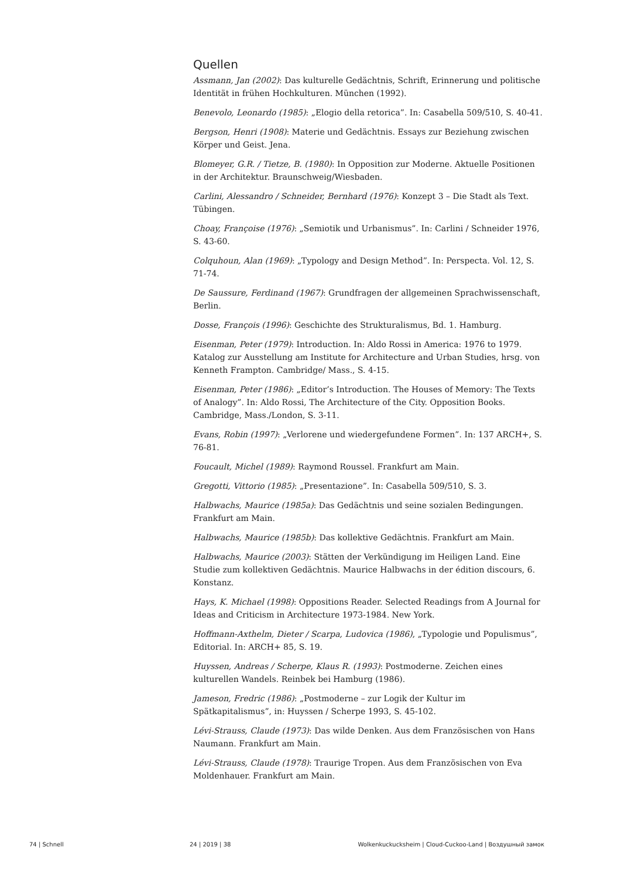Quellen
Assmann, Jan (2002): Das kulturelle Gedächtnis, Schrift, Erinnerung und politische Identität in frühen Hochkulturen. München (1992).
Benevolo, Leonardo (1985): „Elogio della retorica”. In: Casabella 509/510, S. 40-41.
Bergson, Henri (1908): Materie und Gedächtnis. Essays zur Beziehung zwischen Körper und Geist. Jena.
Blomeyer, G.R. / Tietze, B. (1980): In Opposition zur Moderne. Aktuelle Positionen in der Architektur. Braunschweig/Wiesbaden.
Carlini, Alessandro / Schneider, Bernhard (1976): Konzept 3 – Die Stadt als Text. Tübingen.
Choay, Françoise (1976): „Semiotik und Urbanismus”. In: Carlini / Schneider 1976, S. 43-60.
Colquhoun, Alan (1969): „Typology and Design Method”. In: Perspecta. Vol. 12, S. 71-74.
De Saussure, Ferdinand (1967): Grundfragen der allgemeinen Sprachwissenschaft, Berlin.
Dosse, François (1996): Geschichte des Strukturalismus, Bd. 1. Hamburg.
Eisenman, Peter (1979): Introduction. In: Aldo Rossi in America: 1976 to 1979. Katalog zur Ausstellung am Institute for Architecture and Urban Studies, hrsg. von Kenneth Frampton. Cambridge/ Mass., S. 4-15.
Eisenman, Peter (1986): „Editor’s Introduction. The Houses of Memory: The Texts of Analogy”. In: Aldo Rossi, The Architecture of the City. Opposition Books. Cambridge, Mass./London, S. 3-11.
Evans, Robin (1997): „Verlorene und wiedergefundene Formen”. In: 137 ARCH+, S. 76-81.
Foucault, Michel (1989): Raymond Roussel. Frankfurt am Main.
Gregotti, Vittorio (1985): „Presentazione”. In: Casabella 509/510, S. 3.
Halbwachs, Maurice (1985a): Das Gedächtnis und seine sozialen Bedingungen. Frankfurt am Main.
Halbwachs, Maurice (1985b): Das kollektive Gedächtnis. Frankfurt am Main.
Halbwachs, Maurice (2003): Stätten der Verkündigung im Heiligen Land. Eine Studie zum kollektiven Gedächtnis. Maurice Halbwachs in der édition discours, 6. Konstanz.
Hays, K. Michael (1998): Oppositions Reader. Selected Readings from A Journal for Ideas and Criticism in Architecture 1973-1984. New York.
Hoffmann-Axthelm, Dieter / Scarpa, Ludovica (1986), „Typologie und Populismus”, Editorial. In: ARCH+ 85, S. 19.
Huyssen, Andreas / Scherpe, Klaus R. (1993): Postmoderne. Zeichen eines kulturellen Wandels. Reinbek bei Hamburg (1986).
Jameson, Fredric (1986): „Postmoderne – zur Logik der Kultur im Spätkapitalismus”, in: Huyssen / Scherpe 1993, S. 45-102.
Lévi-Strauss, Claude (1973): Das wilde Denken. Aus dem Französischen von Hans Naumann. Frankfurt am Main.
Lévi-Strauss, Claude (1978): Traurige Tropen. Aus dem Französischen von Eva Moldenhauer. Frankfurt am Main.
74 | Schnell 24 | 2019 | 38 Wolkenkuckucksheim | Cloud-Cuckoo-Land | Воздушный замок